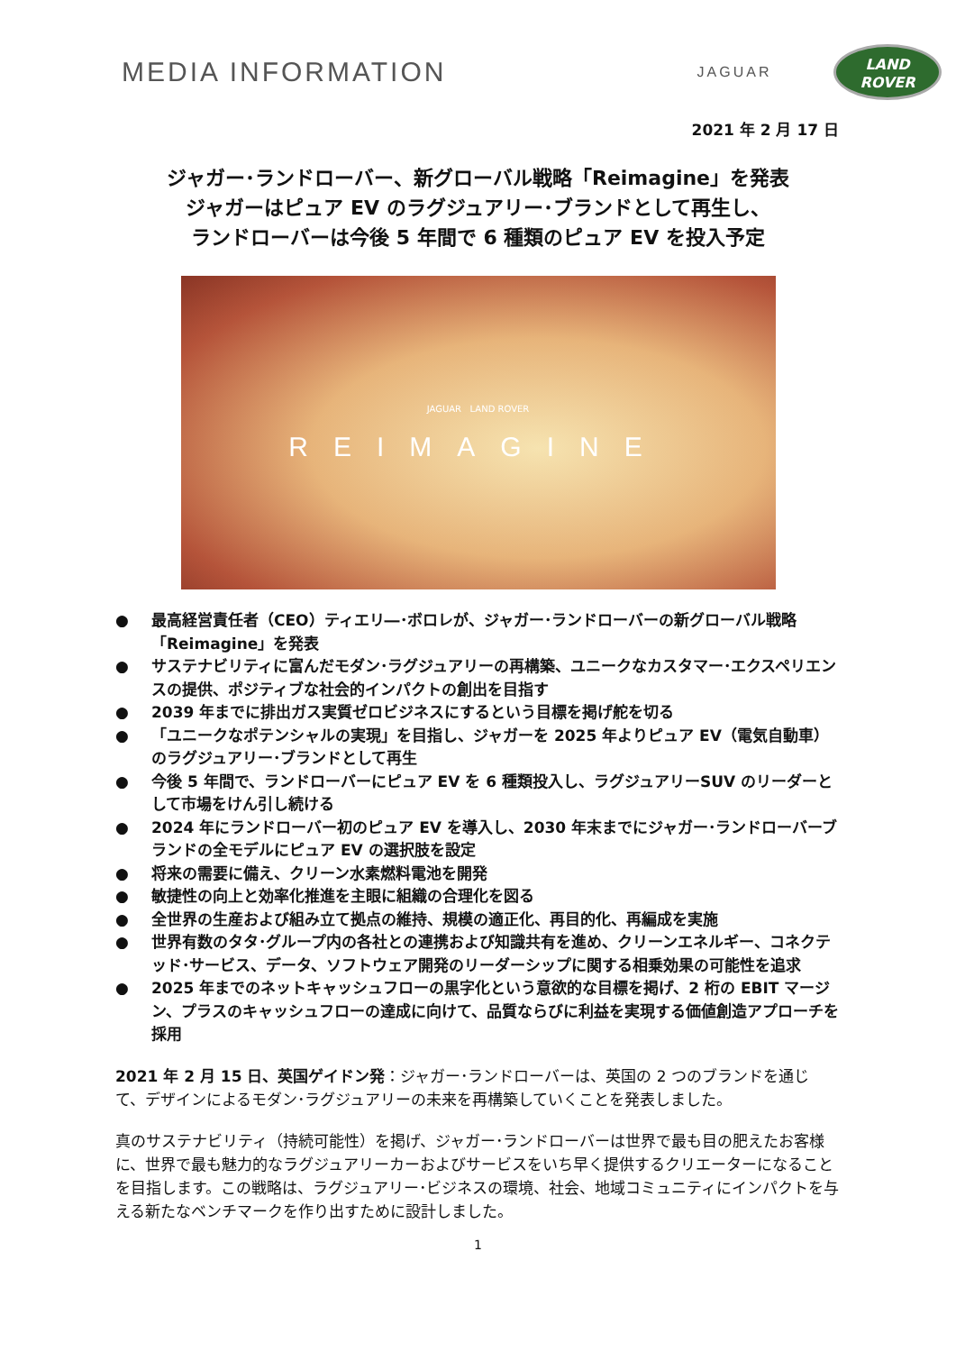MEDIA INFORMATION
JAGUAR
LAND
ROVER
2021 年 2 月 17 日
ジャガー･ランドローバー、新グローバル戦略「Reimagine」を発表
ジャガーはピュア EV のラグジュアリー･ブランドとして再生し、
ランドローバーは今後 5 年間で 6 種類のピュア EV を投入予定
JAGUAR LAND ROVER
REIMAGINE
● 最高経営責任者（CEO）ティエリ―･ボロレが、ジャガー･ランドローバーの新グローバル戦略「Reimagine」を発表
● サステナビリティに富んだモダン･ラグジュアリーの再構築、ユニークなカスタマー･エクスペリエンスの提供、ポジティブな社会的インパクトの創出を目指す
● 2039 年までに排出ガス実質ゼロビジネスにするという目標を掲げ舵を切る
● 「ユニークなポテンシャルの実現」を目指し、ジャガーを 2025 年よりピュア EV（電気自動車）のラグジュアリー･ブランドとして再生
● 今後 5 年間で、ランドローバーにピュア EV を 6 種類投入し、ラグジュアリーSUV のリーダーとして市場をけん引し続ける
● 2024 年にランドローバー初のピュア EV を導入し、2030 年末までにジャガー･ランドローバーブランドの全モデルにピュア EV の選択肢を設定
● 将来の需要に備え、クリーン水素燃料電池を開発
● 敏捷性の向上と効率化推進を主眼に組織の合理化を図る
● 全世界の生産および組み立て拠点の維持、規模の適正化、再目的化、再編成を実施
● 世界有数のタタ･グループ内の各社との連携および知識共有を進め、クリーンエネルギー、コネクテッド･サービス、データ、ソフトウェア開発のリーダーシップに関する相乗効果の可能性を追求
● 2025 年までのネットキャッシュフローの黒字化という意欲的な目標を掲げ、2 桁の EBIT マージン、プラスのキャッシュフローの達成に向けて、品質ならびに利益を実現する価値創造アプローチを採用
2021 年 2 月 15 日、英国ゲイドン発：ジャガー･ランドローバーは、英国の 2 つのブランドを通じて、デザインによるモダン･ラグジュアリーの未来を再構築していくことを発表しました。
真のサステナビリティ（持続可能性）を掲げ、ジャガー･ランドローバーは世界で最も目の肥えたお客様に、世界で最も魅力的なラグジュアリーカーおよびサービスをいち早く提供するクリエーターになることを目指します。この戦略は、ラグジュアリー･ビジネスの環境、社会、地域コミュニティにインパクトを与える新たなベンチマークを作り出すために設計しました。
1